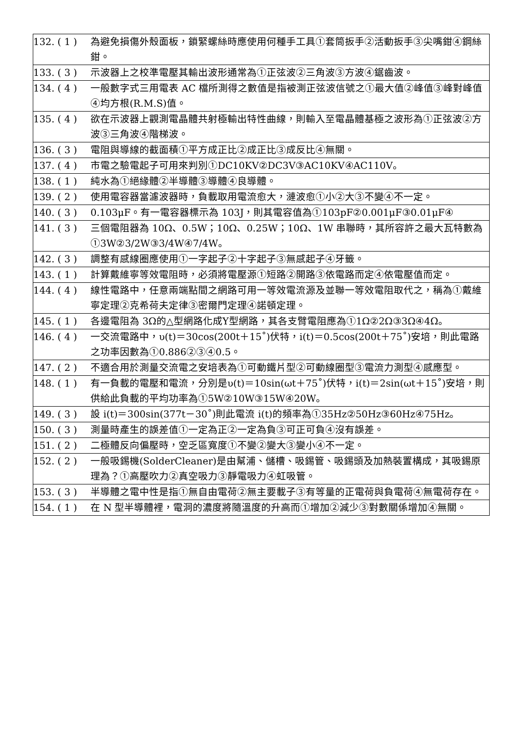| 132. ( 1 ) | 為避免損傷外殼面板，鎖緊螺絲時應使用何種手工具①套筒扳手②活動扳手③尖嘴鉗④鋼絲鉗。 |
| 133. ( 3 ) | 示波器上之校準電壓其輸出波形通常為①正弦波②三角波③方波④鋸齒波。 |
| 134. ( 4 ) | 一般數字式三用電表 AC 檔所測得之數值是指被測正弦波信號之①最大值②峰值③峰對峰值④均方根(R.M.S)值。 |
| 135. ( 4 ) | 欲在示波器上觀測電晶體共射極輸出特性曲線，則輸入至電晶體基極之波形為①正弦波②方波③三角波④階梯波。 |
| 136. ( 3 ) | 電阻與導線的截面積①平方成正比②成正比③成反比④無關。 |
| 137. ( 4 ) | 市電之驗電起子可用來判別①DC10KV②DC3V③AC10KV④AC110V。 |
| 138. ( 1 ) | 純水為①絕緣體②半導體③導體④良導體。 |
| 139. ( 2 ) | 使用電容器當濾波器時，負載取用電流愈大，漣波愈①小②大③不變④不一定。 |
| 140. ( 3 ) | 0.103μF。有一電容器標示為 103J，則其電容值為①103pF②0.001μF③0.01μF④ |
| 141. ( 3 ) | 三個電阻器為 10Ω、0.5W；10Ω、0.25W；10Ω、1W 串聯時，其所容許之最大瓦特數為①3W②3/2W③3/4W④7/4W。 |
| 142. ( 3 ) | 調整有感線圈應使用①一字起子②十字起子③無感起子④牙籤。 |
| 143. ( 1 ) | 計算戴維寧等效電阻時，必須將電壓源①短路②開路③依電路而定④依電壓值而定。 |
| 144. ( 4 ) | 線性電路中，任意兩端點間之網路可用一等效電流源及並聯一等效電阻取代之，稱為①戴維寧定理②克希荷夫定律③密爾門定理④諾頓定理。 |
| 145. ( 1 ) | 各邊電阻為 3Ω的△型網路化成Y型網路，其各支臂電阻應為①1Ω②2Ω③3Ω④4Ω。 |
| 146. ( 4 ) | 一交流電路中，υ(t)＝30cos(200t＋15˚)伏特，i(t)＝0.5cos(200t＋75˚)安培，則此電路之功率因數為①0.886②③④0.5。 |
| 147. ( 2 ) | 不適合用於測量交流電之安培表為①可動鐵片型②可動線圈型③電流力測型④感應型。 |
| 148. ( 1 ) | 有一負載的電壓和電流，分別是υ(t)＝10sin(ωt＋75˚)伏特，i(t)＝2sin(ωt＋15˚)安培，則供給此負載的平均功率為①5W②10W③15W④20W。 |
| 149. ( 3 ) | 設 i(t)＝300sin(377t－30˚)則此電流 i(t)的頻率為①35Hz②50Hz③60Hz④75Hz。 |
| 150. ( 3 ) | 測量時產生的誤差值①一定為正②一定為負③可正可負④沒有誤差。 |
| 151. ( 2 ) | 二極體反向偏壓時，空乏區寬度①不變②變大③變小④不一定。 |
| 152. ( 2 ) | 一般吸錫機(SolderCleaner)是由幫浦、儲槽、吸錫管、吸錫頭及加熱裝置構成，其吸錫原理為？①高壓吹力②真空吸力③靜電吸力④虹吸管。 |
| 153. ( 3 ) | 半導體之電中性是指①無自由電荷②無主要載子③有等量的正電荷與負電荷④無電荷存在。 |
| 154. ( 1 ) | 在 N 型半導體裡，電洞的濃度將隨溫度的升高而①增加②減少③對數關係增加④無關。 |